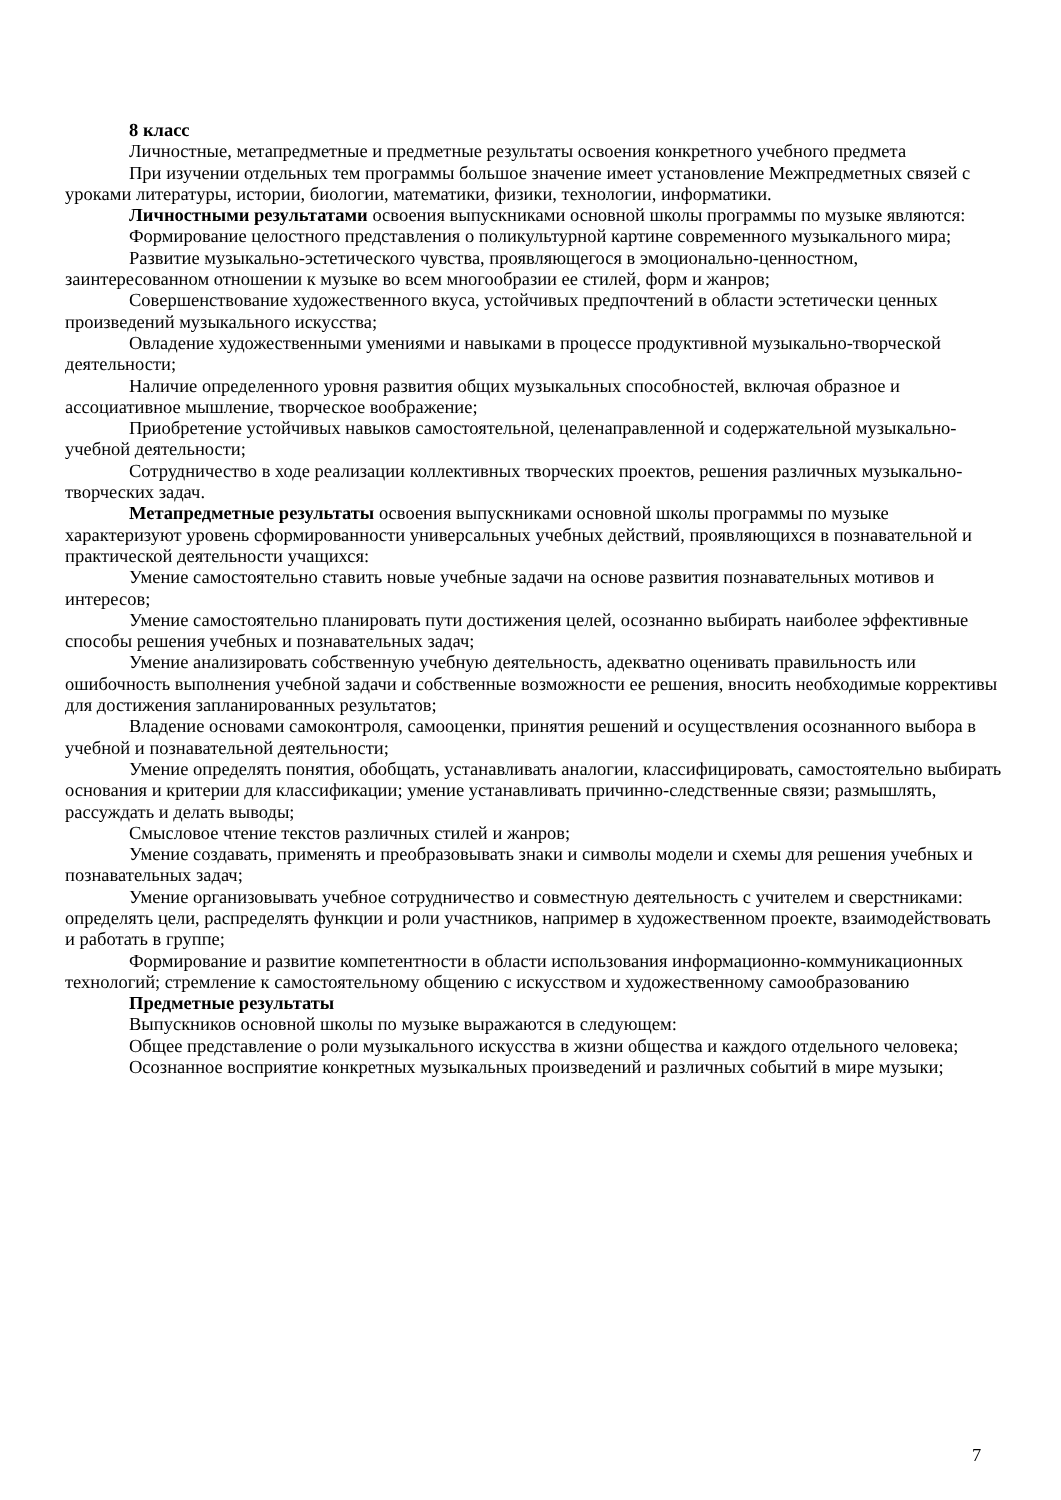8 класс
Личностные, метапредметные и предметные результаты освоения конкретного учебного предмета
При изучении отдельных тем программы большое значение имеет установление Межпредметных связей с уроками литературы, истории, биологии, математики, физики, технологии, информатики.
Личностными результатами освоения выпускниками основной школы программы по музыке являются:
Формирование целостного представления о поликультурной картине современного музыкального мира;
Развитие музыкально-эстетического чувства, проявляющегося в эмоционально-ценностном, заинтересованном отношении к музыке во всем многообразии ее стилей, форм и жанров;
Совершенствование художественного вкуса, устойчивых предпочтений в области эстетически ценных произведений музыкального искусства;
Овладение художественными умениями и навыками в процессе продуктивной музыкально-творческой деятельности;
Наличие определенного уровня развития общих музыкальных способностей, включая образное и ассоциативное мышление, творческое воображение;
Приобретение устойчивых навыков самостоятельной, целенаправленной и содержательной музыкально-учебной деятельности;
Сотрудничество в ходе реализации коллективных творческих проектов, решения различных музыкально-творческих задач.
Метапредметные результаты освоения выпускниками основной школы программы по музыке характеризуют уровень сформированности универсальных учебных действий, проявляющихся в познавательной и практической деятельности учащихся:
Умение самостоятельно ставить новые учебные задачи на основе развития познавательных мотивов и интересов;
Умение самостоятельно планировать пути достижения целей, осознанно выбирать наиболее эффективные способы решения учебных и познавательных задач;
Умение анализировать собственную учебную деятельность, адекватно оценивать правильность или ошибочность выполнения учебной задачи и собственные возможности ее решения, вносить необходимые коррективы для достижения запланированных результатов;
Владение основами самоконтроля, самооценки, принятия решений и осуществления осознанного выбора в учебной и познавательной деятельности;
Умение определять понятия, обобщать, устанавливать аналогии, классифицировать, самостоятельно выбирать основания и критерии для классификации; умение устанавливать причинно-следственные связи; размышлять, рассуждать и делать выводы;
Смысловое чтение текстов различных стилей и жанров;
Умение создавать, применять и преобразовывать знаки и символы модели и схемы для решения учебных и познавательных задач;
Умение организовывать учебное сотрудничество и совместную деятельность с учителем и сверстниками: определять цели, распределять функции и роли участников, например в художественном проекте, взаимодействовать и работать в группе;
Формирование и развитие компетентности в области использования информационно-коммуникационных технологий; стремление к самостоятельному общению с искусством и художественному самообразованию
Предметные результаты
Выпускников основной школы по музыке выражаются в следующем:
Общее представление о роли музыкального искусства в жизни общества и каждого отдельного человека;
Осознанное восприятие конкретных музыкальных произведений и различных событий в мире музыки;
7